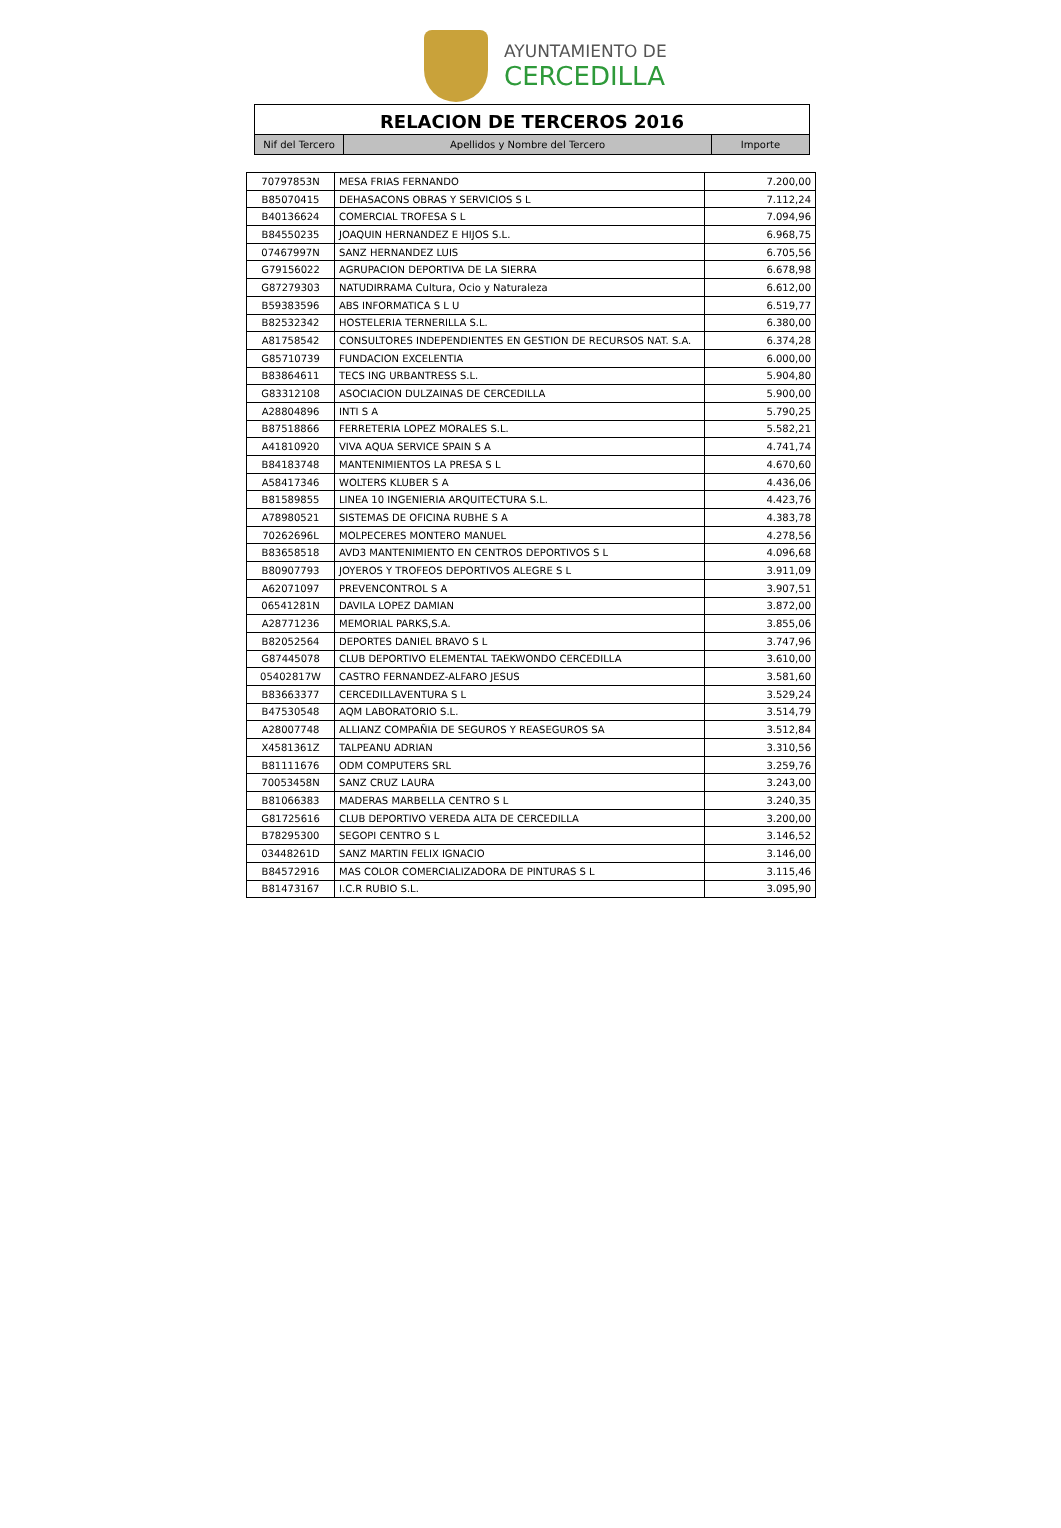AYUNTAMIENTO DE
CERCEDILLA
RELACION DE TERCEROS 2016
Nif del Tercero
Apellidos y Nombre del Tercero Importe
| 70797853N | MESA FRIAS FERNANDO | 7.200,00 |
| B85070415 | DEHASACONS OBRAS Y SERVICIOS S L | 7.112,24 |
| B40136624 | COMERCIAL TROFESA S L | 7.094,96 |
| B84550235 | JOAQUIN HERNANDEZ E HIJOS S.L. | 6.968,75 |
| 07467997N | SANZ HERNANDEZ LUIS | 6.705,56 |
| G79156022 | AGRUPACION DEPORTIVA DE LA SIERRA | 6.678,98 |
| G87279303 | NATUDIRRAMA Cultura, Ocio y Naturaleza | 6.612,00 |
| B59383596 | ABS INFORMATICA S L U | 6.519,77 |
| B82532342 | HOSTELERIA TERNERILLA S.L. | 6.380,00 |
| A81758542 | CONSULTORES INDEPENDIENTES EN GESTION DE RECURSOS NAT. S.A. | 6.374,28 |
| G85710739 | FUNDACION EXCELENTIA | 6.000,00 |
| B83864611 | TECS ING URBANTRESS S.L. | 5.904,80 |
| G83312108 | ASOCIACION DULZAINAS DE CERCEDILLA | 5.900,00 |
| A28804896 | INTI S A | 5.790,25 |
| B87518866 | FERRETERIA LOPEZ MORALES S.L. | 5.582,21 |
| A41810920 | VIVA AQUA SERVICE SPAIN S A | 4.741,74 |
| B84183748 | MANTENIMIENTOS LA PRESA S L | 4.670,60 |
| A58417346 | WOLTERS KLUBER S A | 4.436,06 |
| B81589855 | LINEA 10 INGENIERIA ARQUITECTURA S.L. | 4.423,76 |
| A78980521 | SISTEMAS DE OFICINA RUBHE S A | 4.383,78 |
| 70262696L | MOLPECERES MONTERO MANUEL | 4.278,56 |
| B83658518 | AVD3 MANTENIMIENTO EN CENTROS DEPORTIVOS S L | 4.096,68 |
| B80907793 | JOYEROS Y TROFEOS DEPORTIVOS ALEGRE S L | 3.911,09 |
| A62071097 | PREVENCONTROL S A | 3.907,51 |
| 06541281N | DAVILA LOPEZ DAMIAN | 3.872,00 |
| A28771236 | MEMORIAL PARKS,S.A. | 3.855,06 |
| B82052564 | DEPORTES DANIEL BRAVO S L | 3.747,96 |
| G87445078 | CLUB DEPORTIVO ELEMENTAL TAEKWONDO CERCEDILLA | 3.610,00 |
| 05402817W | CASTRO FERNANDEZ-ALFARO JESUS | 3.581,60 |
| B83663377 | CERCEDILLAVENTURA S L | 3.529,24 |
| B47530548 | AQM LABORATORIO S.L. | 3.514,79 |
| A28007748 | ALLIANZ COMPAÑIA DE SEGUROS Y REASEGUROS SA | 3.512,84 |
| X4581361Z | TALPEANU ADRIAN | 3.310,56 |
| B81111676 | ODM COMPUTERS SRL | 3.259,76 |
| 70053458N | SANZ CRUZ LAURA | 3.243,00 |
| B81066383 | MADERAS MARBELLA CENTRO S L | 3.240,35 |
| G81725616 | CLUB DEPORTIVO VEREDA ALTA DE CERCEDILLA | 3.200,00 |
| B78295300 | SEGOPI CENTRO S L | 3.146,52 |
| 03448261D | SANZ MARTIN FELIX IGNACIO | 3.146,00 |
| B84572916 | MAS COLOR COMERCIALIZADORA DE PINTURAS S L | 3.115,46 |
| B81473167 | I.C.R RUBIO S.L. | 3.095,90 |